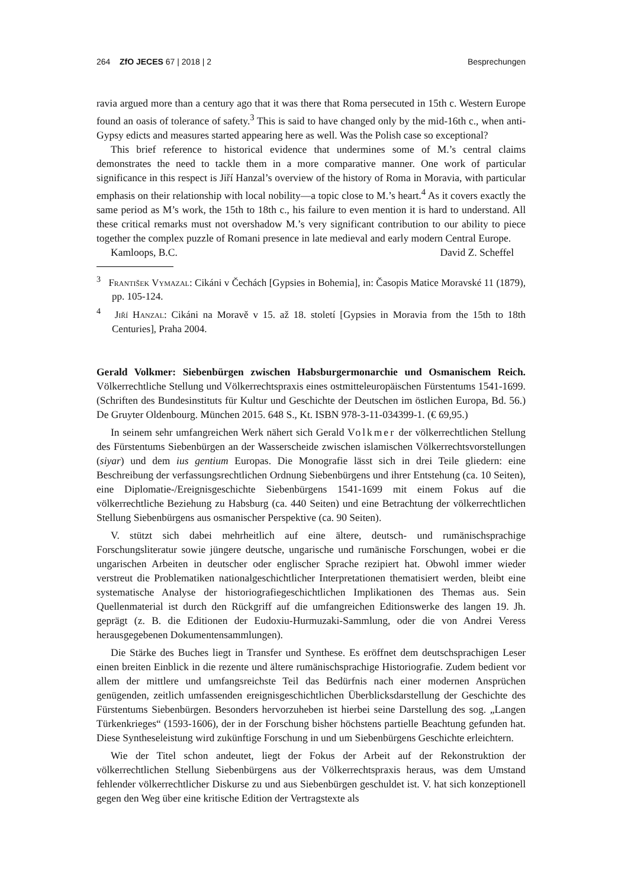264 ZfO JECES 67 | 2018 | 2 Besprechungen
ravia argued more than a century ago that it was there that Roma persecuted in 15th c. Western Europe found an oasis of tolerance of safety.<sup>3</sup> This is said to have changed only by the mid-16th c., when anti-Gypsy edicts and measures started appearing here as well. Was the Polish case so exceptional?
This brief reference to historical evidence that undermines some of M.’s central claims demonstrates the need to tackle them in a more comparative manner. One work of particular significance in this respect is Jiří Hanzal’s overview of the history of Roma in Moravia, with particular emphasis on their relationship with local nobility—a topic close to M.’s heart.<sup>4</sup> As it covers exactly the same period as M’s work, the 15th to 18th c., his failure to even mention it is hard to understand. All these critical remarks must not overshadow M.’s very significant contribution to our ability to piece together the complex puzzle of Romani presence in late medieval and early modern Central Europe.
Kamloops, B.C. David Z. Scheffel
<sup>3</sup> František Vymazal: Cikáni v Čechách [Gypsies in Bohemia], in: Časopis Matice Moravské 11 (1879), pp. 105-124.
<sup>4</sup> Jiří Hanzal: Cikáni na Moravě v 15. až 18. století [Gypsies in Moravia from the 15th to 18th Centuries], Praha 2004.
Gerald Volkmer: Siebenbürgen zwischen Habsburgermonarchie und Osmanischem Reich. Völkerrechtliche Stellung und Völkerrechtspraxis eines ostmitteleuropäischen Fürstentums 1541-1699. (Schriften des Bundesinstituts für Kultur und Geschichte der Deutschen im östlichen Europa, Bd. 56.) De Gruyter Oldenbourg. München 2015. 648 S., Kt. ISBN 978-3-11-034399-1. (€ 69,95.)
In seinem sehr umfangreichen Werk nähert sich Gerald Volkmer der völkerrechtlichen Stellung des Fürstentums Siebenbürgen an der Wasserscheide zwischen islamischen Völkerrechtsvorstellungen (siyar) und dem ius gentium Europas. Die Monografie lässt sich in drei Teile gliedern: eine Beschreibung der verfassungsrechtlichen Ordnung Siebenbürgens und ihrer Entstehung (ca. 10 Seiten), eine Diplomatie-/Ereignisgeschichte Siebenbürgens 1541-1699 mit einem Fokus auf die völkerrechtliche Beziehung zu Habsburg (ca. 440 Seiten) und eine Betrachtung der völkerrechtlichen Stellung Siebenbürgens aus osmanischer Perspektive (ca. 90 Seiten).
V. stützt sich dabei mehrheitlich auf eine ältere, deutsch- und rumänischsprachige Forschungsliteratur sowie jüngere deutsche, ungarische und rumänische Forschungen, wobei er die ungarischen Arbeiten in deutscher oder englischer Sprache rezipiert hat. Obwohl immer wieder verstreut die Problematiken nationalgeschichtlicher Interpretationen thematisiert werden, bleibt eine systematische Analyse der historiografiegeschichtlichen Implikationen des Themas aus. Sein Quellenmaterial ist durch den Rückgriff auf die umfangreichen Editionswerke des langen 19. Jh. geprägt (z. B. die Editionen der Eudoxiu-Hurmuzaki-Sammlung, oder die von Andrei Veress herausgegebenen Dokumentensammlungen).
Die Stärke des Buches liegt in Transfer und Synthese. Es eröffnet dem deutschsprachigen Leser einen breiten Einblick in die rezente und ältere rumänischsprachige Historiografie. Zudem bedient vor allem der mittlere und umfangsreichste Teil das Bedürfnis nach einer modernen Ansprüchen genügenden, zeitlich umfassenden ereignisgeschichtlichen Überblicksdarstellung der Geschichte des Fürstentums Siebenbürgen. Besonders hervorzuheben ist hierbei seine Darstellung des sog. „Langen Türkenkrieges“ (1593-1606), der in der Forschung bisher höchstens partielle Beachtung gefunden hat. Diese Syntheseleistung wird zukünftige Forschung in und um Siebenbürgens Geschichte erleichtern.
Wie der Titel schon andeutet, liegt der Fokus der Arbeit auf der Rekonstruktion der völkerrechtlichen Stellung Siebenbürgens aus der Völkerrechtspraxis heraus, was dem Umstand fehlender völkerrechtlicher Diskurse zu und aus Siebenbürgen geschuldet ist. V. hat sich konzeptionell gegen den Weg über eine kritische Edition der Vertragstexte als